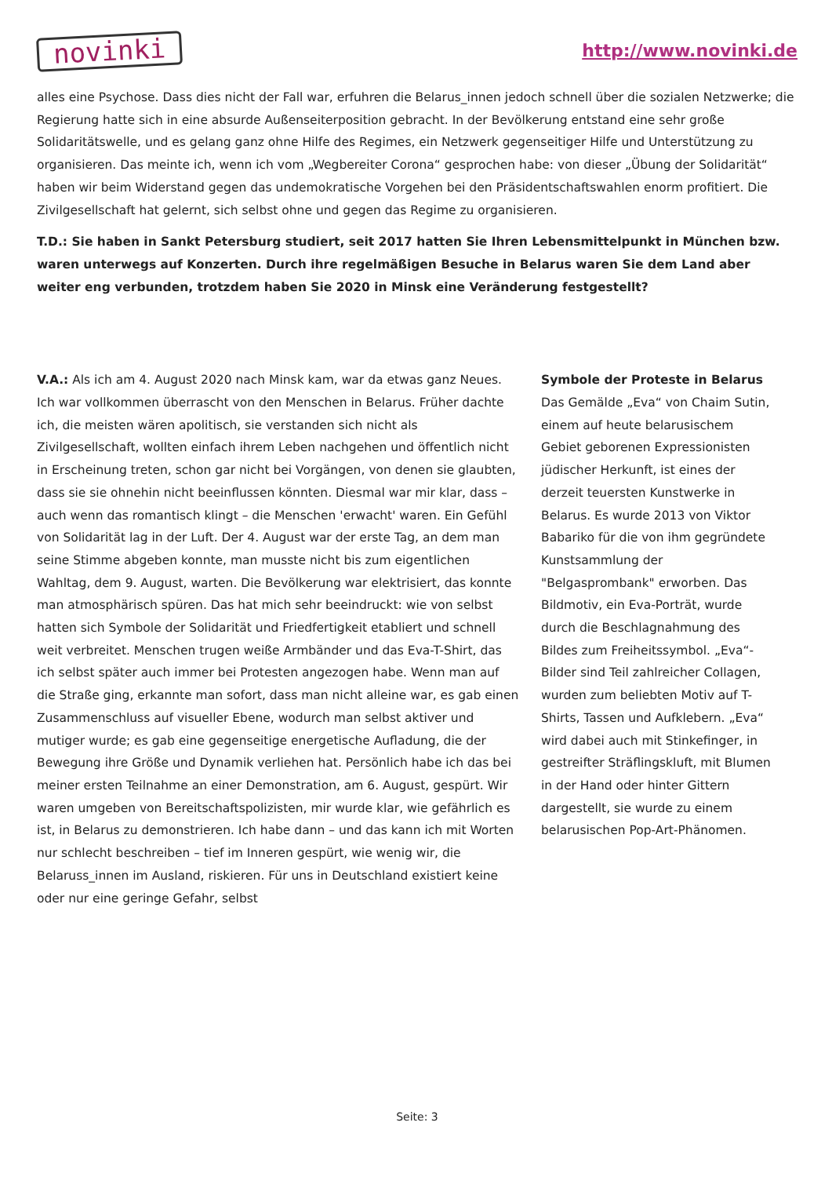novinki
http://www.novinki.de
alles eine Psychose. Dass dies nicht der Fall war, erfuhren die Belarus_innen jedoch schnell über die sozialen Netzwerke; die Regierung hatte sich in eine absurde Außenseiterposition gebracht. In der Bevölkerung entstand eine sehr große Solidaritätswelle, und es gelang ganz ohne Hilfe des Regimes, ein Netzwerk gegenseitiger Hilfe und Unterstützung zu organisieren. Das meinte ich, wenn ich vom „Wegbereiter Corona“ gesprochen habe: von dieser „Übung der Solidarität“ haben wir beim Widerstand gegen das undemokratische Vorgehen bei den Präsidentschaftswahlen enorm profitiert. Die Zivilgesellschaft hat gelernt, sich selbst ohne und gegen das Regime zu organisieren.
T.D.: Sie haben in Sankt Petersburg studiert, seit 2017 hatten Sie Ihren Lebensmittelpunkt in München bzw. waren unterwegs auf Konzerten. Durch ihre regelmäßigen Besuche in Belarus waren Sie dem Land aber weiter eng verbunden, trotzdem haben Sie 2020 in Minsk eine Veränderung festgestellt?
V.A.: Als ich am 4. August 2020 nach Minsk kam, war da etwas ganz Neues. Ich war vollkommen überrascht von den Menschen in Belarus. Früher dachte ich, die meisten wären apolitisch, sie verstanden sich nicht als Zivilgesellschaft, wollten einfach ihrem Leben nachgehen und öffentlich nicht in Erscheinung treten, schon gar nicht bei Vorgängen, von denen sie glaubten, dass sie sie ohnehin nicht beeinflussen könnten. Diesmal war mir klar, dass – auch wenn das romantisch klingt – die Menschen 'erwacht' waren. Ein Gefühl von Solidarität lag in der Luft. Der 4. August war der erste Tag, an dem man seine Stimme abgeben konnte, man musste nicht bis zum eigentlichen Wahltag, dem 9. August, warten. Die Bevölkerung war elektrisiert, das konnte man atmosphärisch spüren. Das hat mich sehr beeindruckt: wie von selbst hatten sich Symbole der Solidarität und Friedfertigkeit etabliert und schnell weit verbreitet. Menschen trugen weiße Armbänder und das Eva-T-Shirt, das ich selbst später auch immer bei Protesten angezogen habe. Wenn man auf die Straße ging, erkannte man sofort, dass man nicht alleine war, es gab einen Zusammenschluss auf visueller Ebene, wodurch man selbst aktiver und mutiger wurde; es gab eine gegenseitige energetische Aufladung, die der Bewegung ihre Größe und Dynamik verliehen hat. Persönlich habe ich das bei meiner ersten Teilnahme an einer Demonstration, am 6. August, gespürt. Wir waren umgeben von Bereitschaftspolizisten, mir wurde klar, wie gefährlich es ist, in Belarus zu demonstrieren. Ich habe dann – und das kann ich mit Worten nur schlecht beschreiben – tief im Inneren gespürt, wie wenig wir, die Belaruss_innen im Ausland, riskieren. Für uns in Deutschland existiert keine oder nur eine geringe Gefahr, selbst
Symbole der Proteste in Belarus
Das Gemälde „Eva“ von Chaim Sutin, einem auf heute belarusischem Gebiet geborenen Expressionisten jüdischer Herkunft, ist eines der derzeit teuersten Kunstwerke in Belarus. Es wurde 2013 von Viktor Babariko für die von ihm gegründete Kunstsammlung der "Belgasprombank" erworben. Das Bildmotiv, ein Eva-Porträt, wurde durch die Beschlagnahmung des Bildes zum Freiheitssymbol. „Eva“-Bilder sind Teil zahlreicher Collagen, wurden zum beliebten Motiv auf T-Shirts, Tassen und Aufklebern. „Eva“ wird dabei auch mit Stinkefinger, in gestreifter Sträflingskluft, mit Blumen in der Hand oder hinter Gittern dargestellt, sie wurde zu einem belarusischen Pop-Art-Phänomen.
Seite: 3